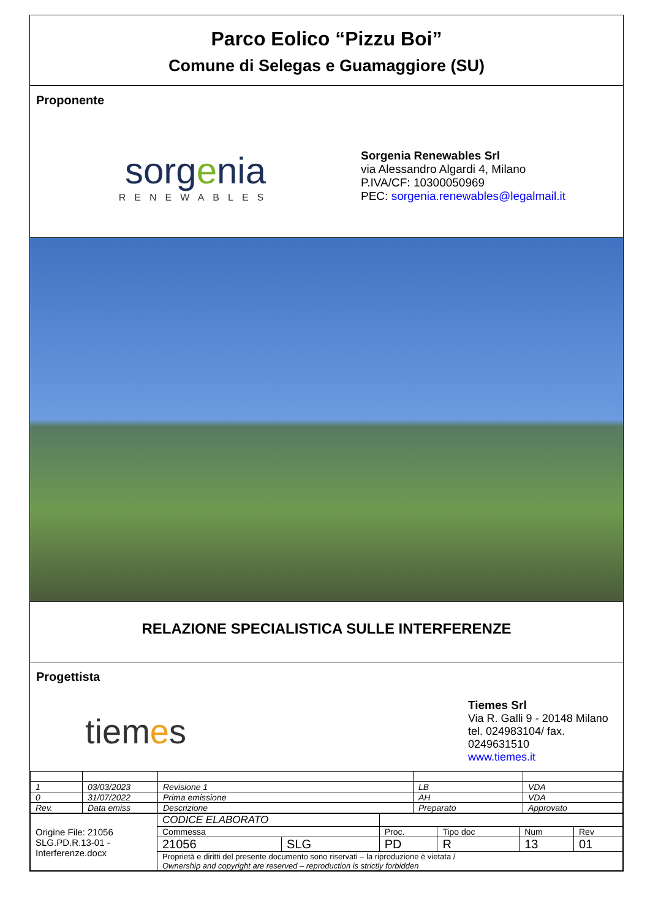Parco Eolico “Pizzu Boi”
Comune di Selegas e Guamaggiore (SU)
Proponente
sorgenia
RENEWABLES
Sorgenia Renewables Srl
via Alessandro Algardi 4, Milano
P.IVA/CF: 10300050969
PEC: sorgenia.renewables@legalmail.it
RELAZIONE SPECIALISTICA SULLE INTERFERENZE
Progettista
tiemes
Tiemes Srl
Via R. Galli 9 - 20148 Milano
tel. 024983104/ fax. 0249631510
www.tiemes.it
| 1 | 03/03/2023 | Revisione 1 | LB | VDA |
| 0 | 31/07/2022 | Prima emissione | AH | VDA |
| Rev. | Data emiss | Descrizione | Preparato | Approvato |
| Origine File: 21056 SLG.PD.R.13-01 - Interferenze.docx | CODICE ELABORATO | | | | | |
| | Commessa | | Proc. | Tipo doc | Num | Rev |
| | 21056 | SLG | PD | R | 13 | 01 |
| | Proprietà e diritti del presente documento sono riservati – la riproduzione è vietata / Ownership and copyright are reserved – reproduction is strictly forbidden | | | | | |